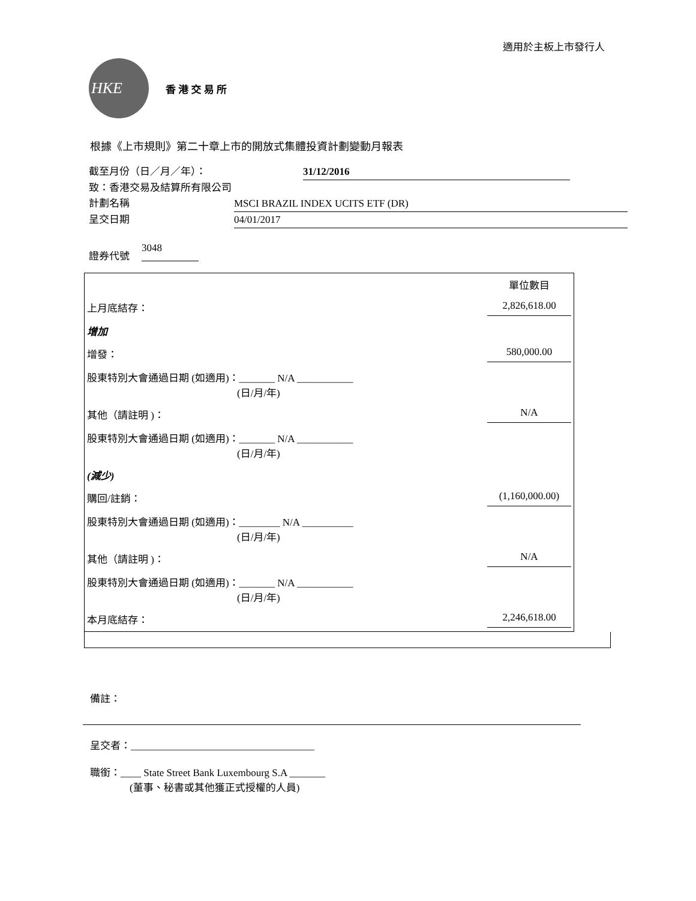適用於主板上市發行人
HKE
香 港 交 易 所
根據《上市規則》第二十章上市的開放式集體投資計劃變動月報表
截至月份（日／月／年）： 31/12/2016
致：香港交易及結算所有限公司
計劃名稱 MSCI BRAZIL INDEX UCITS ETF (DR)
呈交日期 04/01/2017
證券代號 3048
| | 單位數目 |
| 上月底結存： | 2,826,618.00 |
| 增加 | |
| 增發： | 580,000.00 |
| 股東特別大會通過日期 (如適用)：_______ N/A ___________ (日/月/年) | |
| 其他（請註明 )： | N/A |
| 股東特別大會通過日期 (如適用)：_______ N/A ___________ (日/月/年) | |
| (減少) | |
| 購回/註銷： | (1,160,000.00) |
| 股東特別大會通過日期 (如適用)：________ N/A __________ (日/月/年) | |
| 其他（請註明 )： | N/A |
| 股東特別大會通過日期 (如適用)：_______ N/A ___________ (日/月/年) | |
| 本月底結存： | 2,246,618.00 |
備註：
呈交者：____________________________________
職銜：____ State Street Bank Luxembourg S.A _______
(董事、秘書或其他獲正式授權的人員)